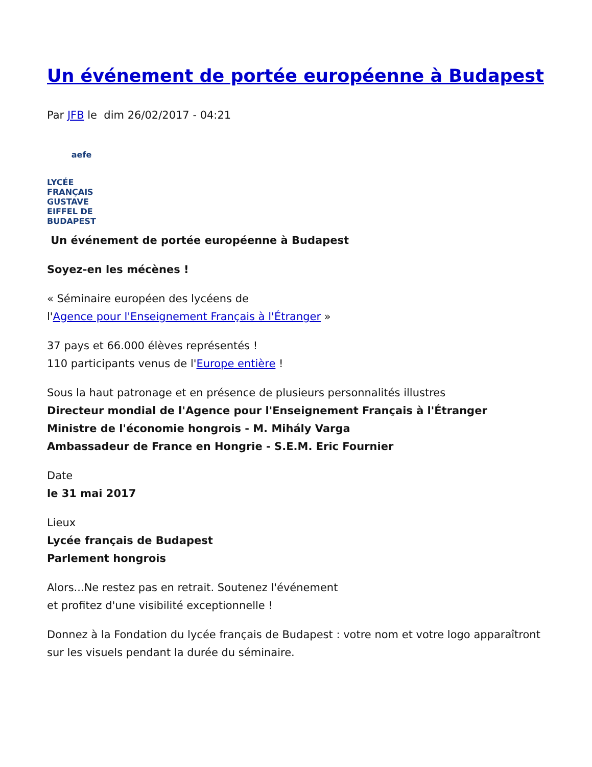Un événement de portée européenne à Budapest
Par JFB le dim 26/02/2017 - 04:21
aefe
LYCÉE FRANÇAIS GUSTAVE EIFFEL DE BUDAPEST
Un événement de portée européenne à Budapest
Soyez-en les mécènes !
« Séminaire européen des lycéens de
l'Agence pour l'Enseignement Français à l'Étranger »
37 pays et 66.000 élèves représentés !
110 participants venus de l'Europe entière !
Sous la haut patronage et en présence de plusieurs personnalités illustres
Directeur mondial de l'Agence pour l'Enseignement Français à l'Étranger
Ministre de l'économie hongrois - M. Mihály Varga
Ambassadeur de France en Hongrie - S.E.M. Eric Fournier
Date
le 31 mai 2017
Lieux
Lycée français de Budapest
Parlement hongrois
Alors...Ne restez pas en retrait. Soutenez l'événement
et profitez d'une visibilité exceptionnelle !
Donnez à la Fondation du lycée français de Budapest : votre nom et votre logo apparaîtront sur les visuels pendant la durée du séminaire.